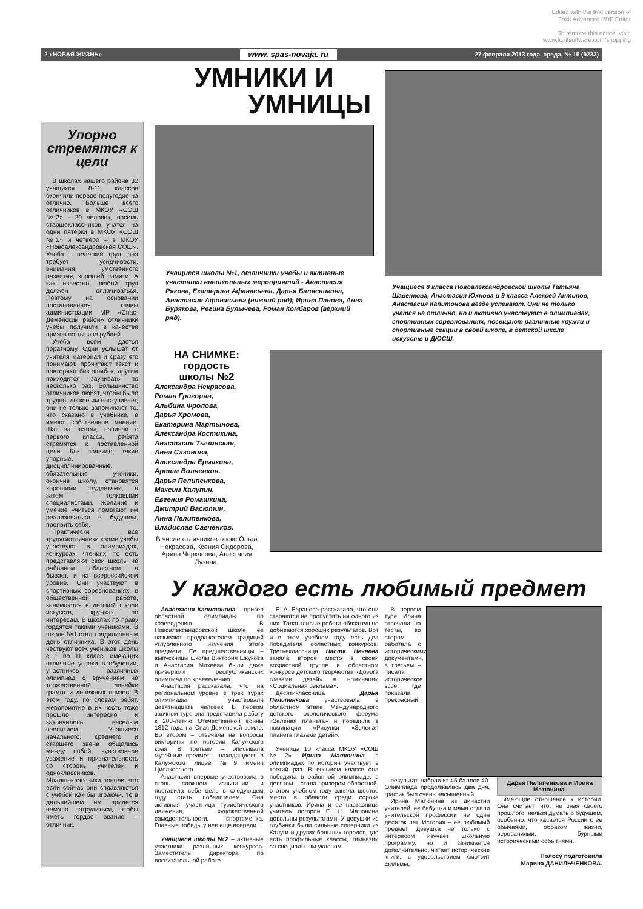Edited with the trial version of
Foxit Advanced PDF Editor
To remove this notice, visit:
www.foxitsoftware.com/shopping
2 «НОВАЯ ЖИЗНЬ» www. spas-novaja. ru 27 февраля 2013 года, среда, № 15 (9233)
Упорно стремятся к цели
В школах нашего района 32 учащихся 8-11 классов окончили первое полугодие на отлично. Больше всего отличников в МКОУ «СОШ №2» - 20 человек, восемь старшеклассников учатся на одни пятерки в МКОУ «СОШ №1» и четверо – в МКОУ «Новоалександровская СОШ». Учеба – нелегкий труд, она требует усидчивости, внимания, умственного развития, хорошей памяти. А как известно, любой труд должен оплачиваться. Поэтому на основании постановления главы администрации МР «Спас-Деменский район» отличники учебы получили в качестве призов по тысяче рублей.
Учеба всем дается поразному. Одни услышат от учителя материал и сразу его понимают, прочитают текст и повторяют без ошибок, другим приходится заучивать по несколько раз. Большинство отличников любят, чтобы было трудно, легкое им наскучивает, они не только запоминают то, что сказано в учебнике, а имеют собственное мнение. Шаг за шагом, начиная с первого класса, ребята стремятся к поставленной цели. Как правило, такие упорные, дисциплинированные, обязательные ученики, окончив школу, становятся хорошими студентами, а затем толковыми специалистами. Желание и умение учиться помогают им реализоваться в будущем, проявить себя.
Практически все трудягиотличники кроме учебы участвуют в олимпиадах, конкурсах, чтениях, то есть представляют свои школы на районном, областном, а бывает, и на всероссийском уровне. Они участвуют в спортивных соревнованиях, в общественной работе, занимаются в детской школе искусств, кружках по интересам. В школах по праву гордятся такими учениками. В школе №1 стал традиционным день отличника. В этот день чествуют всех учеников школы с 1 по 11 класс, имеющих отличные успехи в обучении, участников различных олимпиад с вручением на торжественной линейке грамот и денежных призов. В этом году, по словам ребят, мероприятие в их честь тоже прошло интересно и закончилось веселым чаепитием. Учащиеся начального, среднего и старшего звена общались между собой, чувствовали уважение и признательность со стороны учителей и одноклассников. Младшеклассники поняли, что если сейчас они справляются с учебой как бы играючи, то в дальнейшем им придется немало потрудиться, чтобы иметь гордое звание – отличник.
УМНИКИ И
УМНИЦЫ
Учащиеся школы №1, отличники учебы и активные участники внешкольных мероприятий - Анастасия Рякова, Екатерина Афанасьева, Дарья Балясникова, Анастасия Афонасьева (нижний ряд); Ирина Панова, Анна Бурякова, Регина Булычева, Роман Комбаров (верхний ряд).
Учащиеся 8 класса Новоалександровской школы Татьяна Шавенкова, Анастасия Юхнова и 9 класса Алексей Антипов, Анастасия Капитонова везде успевают. Они не только учатся на отлично, но и активно участвуют в олимпиадах, спортивных соревнованиях, посещают различные кружки и спортивные секции в своей школе, в детской школе искусств и ДЮСШ.
НА СНИМКЕ:
гордость
школы №2
Александра Некрасова,
Роман Григорян,
Альбина Фролова,
Дарья Хромова,
Екатерина Мартынова,
Александра Костикина,
Анастасия Тычинская,
Анна Сазонова,
Александра Ермакова,
Артем Волченков,
Дарья Пелипенкова,
Максим Калупин,
Евгения Ромашкина,
Дмитрий Васютин,
Анна Пелипенкова,
Владислав Савченков.
В числе отличников также Ольга Некрасова, Ксения Сидорова, Арина Черкасова, Анастасия Лузина.
У каждого есть любимый предмет
Анастасия Капитонова – призер областной олимпиады по краеведению. В Новоалександровской школе ее называют продолжателем традиций углубленного изучения этого предмета. Ее предшественницы – выпускницы школы Виктория Ежукова и Анастасия Михеева были даже призерами республиканских олимпиад по краеведению.
Анастасия рассказала, что на региональном уровне в трех турах олимпиады участвовали девятнадцать человек. В первом заочном туре она представила работу к 200-летию Отечественной войны 1812 года на Спас-Деменской земле. Во втором – отвечала на вопросы викторины по истории Калужского края. В третьем – описывала музейные предметы, находящиеся в Калужском лицее №9 имени Циолковского.
Анастасия впервые участвовала в столь сложном испытании и поставила себе цель в следующем году стать победителем. Она активная участница туристического движения, художественной самодеятельности, спортсменка. Главные победы у нее еще впереди.
Учащиеся школы №2 – активные участники различных конкурсов. Заместитель директора по воспитательной работе
Е. А. Баранова рассказала, что они стараются не пропустить ни одного из них. Талантливые ребята обязательно добиваются хороших результатов. Вот и в этом учебном году есть два победителя областных конкурсов. Третьеклассница Настя Нечаева заняла второе место в своей возрастной группе в областном конкурсе детского творчества «Дорога глазами детей» в номинации «Социальная реклама».
Десятиклассница Дарья Пелипенкова участвовала в областном этапе Международного детского экологического форума «Зеленая планета» и победила в номинации «Рисунки «Зеленая планета глазами детей».
Ученица 10 класса МКОУ «СОШ №2» Ирина Матюнина в олимпиадах по истории участвует в третий раз. В восьмом классе она победила в районной олимпиаде, в девятом – стала призером областной, в этом учебном году заняла шестое место в области среди сорока участников. Ирина и ее наставница учитель истории Е. Н. Матюнина довольны результатами. У девушки из глубинки были сильные соперники из Калуги и других больших городов, где есть профильные классы, гимназии со специальным уклоном.
В первом туре Ирина отвечала на тесты, во втором – работала с историческими документами, в третьем – писала историческое эссе, где показала прекрасный
результат, набрав из 45 баллов 40. Олимпиада продолжалась два дня, график был очень насыщенный.
Ирина Матюнина из династии учителей, ее бабушка и мама отдали учительской профессии не один десяток лет. История – ее любимый предмет. Девушка не только с интересом изучает школьную программу, но и занимается дополнительно, читает исторические книги, с удовольствием смотрит фильмы,
Дарья Пелипенкова и Ирина Матюнина.
имеющие отношение к истории. Она считает, что, не зная своего прошлого, нельзя думать о будущем, особенно, что касается России с ее обычаями, образом жизни, верованиями, бурными историческими событиями.
Полосу подготовила
Марина ДАНИЛЬЧЕНКОВА.